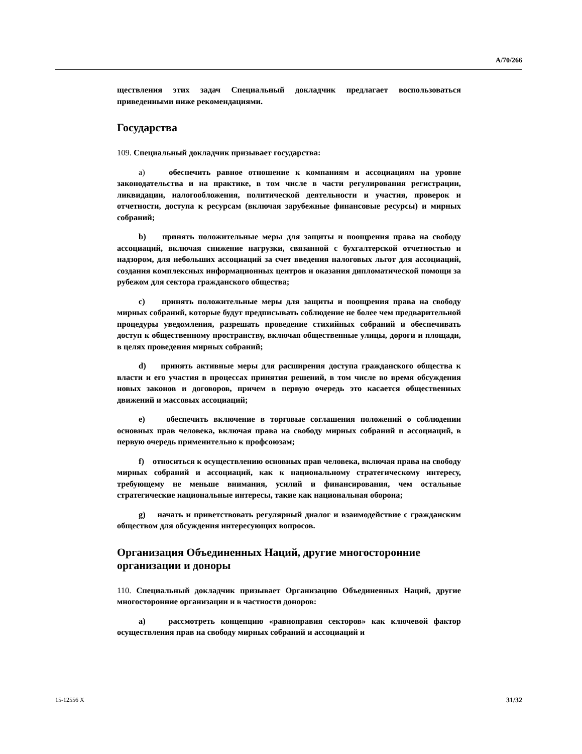A/70/266
ществления этих задач Специальный докладчик предлагает воспользоваться приведенными ниже рекомендациями.
Государства
109. Специальный докладчик призывает государства:
a) обеспечить равное отношение к компаниям и ассоциациям на уровне законодательства и на практике, в том числе в части регулирования регистрации, ликвидации, налогообложения, политической деятельности и участия, проверок и отчетности, доступа к ресурсам (включая зарубежные финансовые ресурсы) и мирных собраний;
b) принять положительные меры для защиты и поощрения права на свободу ассоциаций, включая снижение нагрузки, связанной с бухгалтерской отчетностью и надзором, для небольших ассоциаций за счет введения налоговых льгот для ассоциаций, создания комплексных информационных центров и оказания дипломатической помощи за рубежом для сектора гражданского общества;
c) принять положительные меры для защиты и поощрения права на свободу мирных собраний, которые будут предписывать соблюдение не более чем предварительной процедуры уведомления, разрешать проведение стихийных собраний и обеспечивать доступ к общественному пространству, включая общественные улицы, дороги и площади, в целях проведения мирных собраний;
d) принять активные меры для расширения доступа гражданского общества к власти и его участия в процессах принятия решений, в том числе во время обсуждения новых законов и договоров, причем в первую очередь это касается общественных движений и массовых ассоциаций;
e) обеспечить включение в торговые соглашения положений о соблюдении основных прав человека, включая права на свободу мирных собраний и ассоциаций, в первую очередь применительно к профсоюзам;
f) относиться к осуществлению основных прав человека, включая права на свободу мирных собраний и ассоциаций, как к национальному стратегическому интересу, требующему не меньше внимания, усилий и финансирования, чем остальные стратегические национальные интересы, такие как национальная оборона;
g) начать и приветствовать регулярный диалог и взаимодействие с гражданским обществом для обсуждения интересующих вопросов.
Организация Объединенных Наций, другие многосторонние организации и доноры
110. Специальный докладчик призывает Организацию Объединенных Наций, другие многосторонние организации и в частности доноров:
a) рассмотреть концепцию «равноправия секторов» как ключевой фактор осуществления прав на свободу мирных собраний и ассоциаций и
15-12556 X 31/32